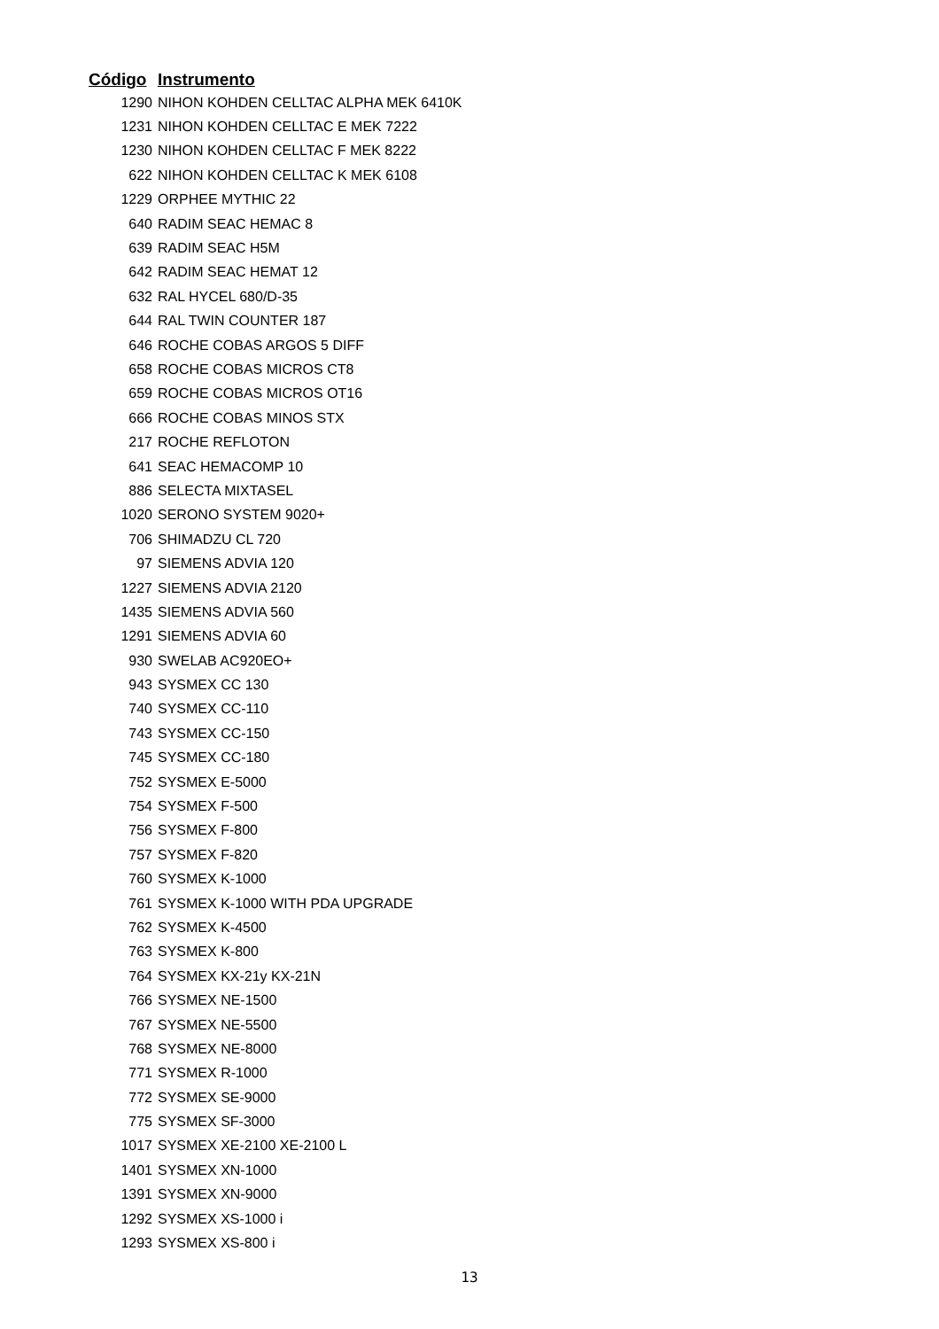| Código | Instrumento |
| --- | --- |
| 1290 | NIHON KOHDEN CELLTAC ALPHA MEK 6410K |
| 1231 | NIHON KOHDEN CELLTAC E MEK 7222 |
| 1230 | NIHON KOHDEN CELLTAC F MEK 8222 |
| 622 | NIHON KOHDEN CELLTAC K MEK 6108 |
| 1229 | ORPHEE MYTHIC 22 |
| 640 | RADIM SEAC HEMAC 8 |
| 639 | RADIM SEAC H5M |
| 642 | RADIM SEAC HEMAT 12 |
| 632 | RAL HYCEL 680/D-35 |
| 644 | RAL TWIN COUNTER 187 |
| 646 | ROCHE COBAS ARGOS 5 DIFF |
| 658 | ROCHE COBAS MICROS CT8 |
| 659 | ROCHE COBAS MICROS OT16 |
| 666 | ROCHE COBAS MINOS STX |
| 217 | ROCHE REFLOTON |
| 641 | SEAC HEMACOMP 10 |
| 886 | SELECTA MIXTASEL |
| 1020 | SERONO SYSTEM 9020+ |
| 706 | SHIMADZU CL 720 |
| 97 | SIEMENS ADVIA 120 |
| 1227 | SIEMENS ADVIA 2120 |
| 1435 | SIEMENS ADVIA 560 |
| 1291 | SIEMENS ADVIA 60 |
| 930 | SWELAB AC920EO+ |
| 943 | SYSMEX CC 130 |
| 740 | SYSMEX CC-110 |
| 743 | SYSMEX CC-150 |
| 745 | SYSMEX CC-180 |
| 752 | SYSMEX E-5000 |
| 754 | SYSMEX F-500 |
| 756 | SYSMEX F-800 |
| 757 | SYSMEX F-820 |
| 760 | SYSMEX K-1000 |
| 761 | SYSMEX K-1000 WITH PDA UPGRADE |
| 762 | SYSMEX K-4500 |
| 763 | SYSMEX K-800 |
| 764 | SYSMEX KX-21y KX-21N |
| 766 | SYSMEX NE-1500 |
| 767 | SYSMEX NE-5500 |
| 768 | SYSMEX NE-8000 |
| 771 | SYSMEX R-1000 |
| 772 | SYSMEX SE-9000 |
| 775 | SYSMEX SF-3000 |
| 1017 | SYSMEX XE-2100 XE-2100 L |
| 1401 | SYSMEX XN-1000 |
| 1391 | SYSMEX XN-9000 |
| 1292 | SYSMEX XS-1000 i |
| 1293 | SYSMEX XS-800 i |
13